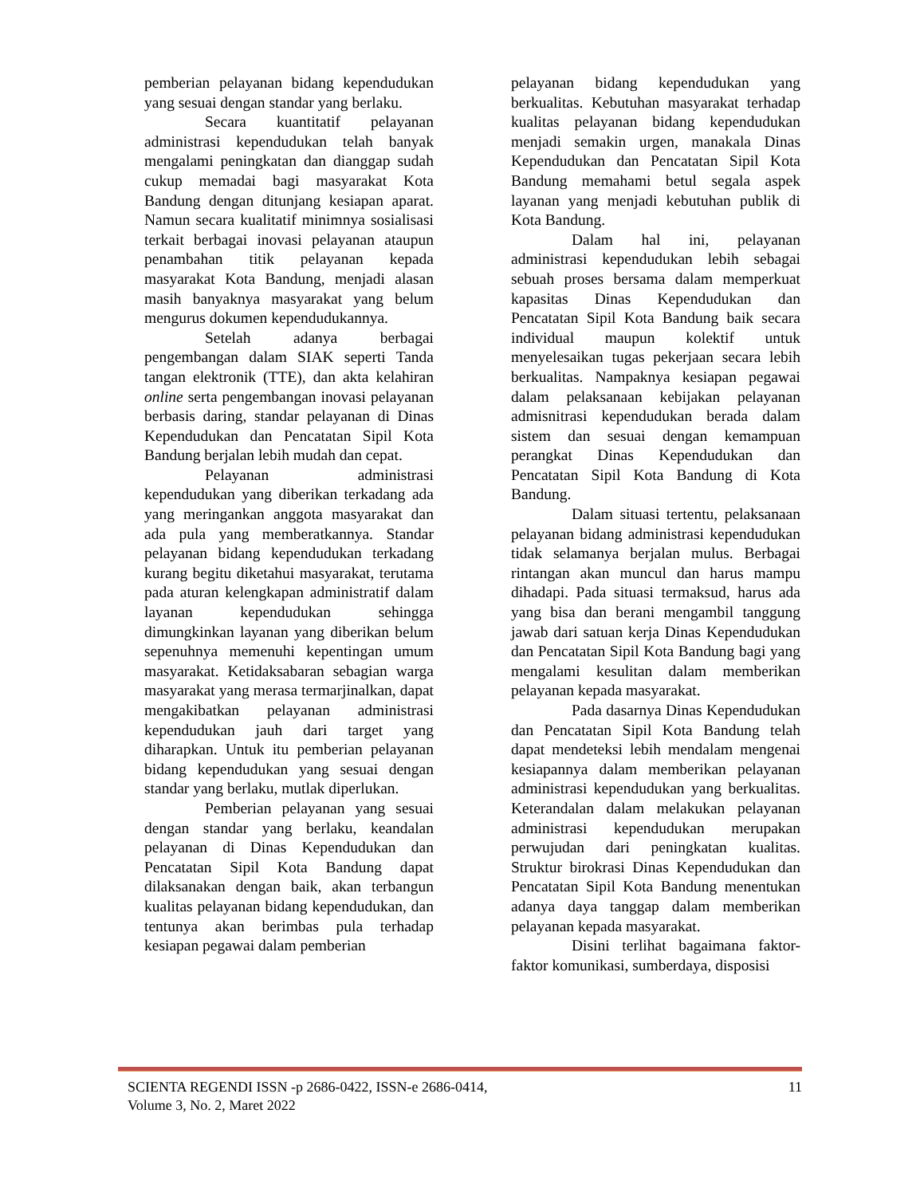pemberian pelayanan bidang kependudukan yang sesuai dengan standar yang berlaku.
Secara kuantitatif pelayanan administrasi kependudukan telah banyak mengalami peningkatan dan dianggap sudah cukup memadai bagi masyarakat Kota Bandung dengan ditunjang kesiapan aparat. Namun secara kualitatif minimnya sosialisasi terkait berbagai inovasi pelayanan ataupun penambahan titik pelayanan kepada masyarakat Kota Bandung, menjadi alasan masih banyaknya masyarakat yang belum mengurus dokumen kependudukannya.
Setelah adanya berbagai pengembangan dalam SIAK seperti Tanda tangan elektronik (TTE), dan akta kelahiran online serta pengembangan inovasi pelayanan berbasis daring, standar pelayanan di Dinas Kependudukan dan Pencatatan Sipil Kota Bandung berjalan lebih mudah dan cepat.
Pelayanan administrasi kependudukan yang diberikan terkadang ada yang meringankan anggota masyarakat dan ada pula yang memberatkannya. Standar pelayanan bidang kependudukan terkadang kurang begitu diketahui masyarakat, terutama pada aturan kelengkapan administratif dalam layanan kependudukan sehingga dimungkinkan layanan yang diberikan belum sepenuhnya memenuhi kepentingan umum masyarakat. Ketidaksabaran sebagian warga masyarakat yang merasa termarjinalkan, dapat mengakibatkan pelayanan administrasi kependudukan jauh dari target yang diharapkan. Untuk itu pemberian pelayanan bidang kependudukan yang sesuai dengan standar yang berlaku, mutlak diperlukan.
Pemberian pelayanan yang sesuai dengan standar yang berlaku, keandalan pelayanan di Dinas Kependudukan dan Pencatatan Sipil Kota Bandung dapat dilaksanakan dengan baik, akan terbangun kualitas pelayanan bidang kependudukan, dan tentunya akan berimbas pula terhadap kesiapan pegawai dalam pemberian
pelayanan bidang kependudukan yang berkualitas. Kebutuhan masyarakat terhadap kualitas pelayanan bidang kependudukan menjadi semakin urgen, manakala Dinas Kependudukan dan Pencatatan Sipil Kota Bandung memahami betul segala aspek layanan yang menjadi kebutuhan publik di Kota Bandung.
Dalam hal ini, pelayanan administrasi kependudukan lebih sebagai sebuah proses bersama dalam memperkuat kapasitas Dinas Kependudukan dan Pencatatan Sipil Kota Bandung baik secara individual maupun kolektif untuk menyelesaikan tugas pekerjaan secara lebih berkualitas. Nampaknya kesiapan pegawai dalam pelaksanaan kebijakan pelayanan admisnitrasi kependudukan berada dalam sistem dan sesuai dengan kemampuan perangkat Dinas Kependudukan dan Pencatatan Sipil Kota Bandung di Kota Bandung.
Dalam situasi tertentu, pelaksanaan pelayanan bidang administrasi kependudukan tidak selamanya berjalan mulus. Berbagai rintangan akan muncul dan harus mampu dihadapi. Pada situasi termaksud, harus ada yang bisa dan berani mengambil tanggung jawab dari satuan kerja Dinas Kependudukan dan Pencatatan Sipil Kota Bandung bagi yang mengalami kesulitan dalam memberikan pelayanan kepada masyarakat.
Pada dasarnya Dinas Kependudukan dan Pencatatan Sipil Kota Bandung telah dapat mendeteksi lebih mendalam mengenai kesiapannya dalam memberikan pelayanan administrasi kependudukan yang berkualitas. Keterandalan dalam melakukan pelayanan administrasi kependudukan merupakan perwujudan dari peningkatan kualitas. Struktur birokrasi Dinas Kependudukan dan Pencatatan Sipil Kota Bandung menentukan adanya daya tanggap dalam memberikan pelayanan kepada masyarakat.
Disini terlihat bagaimana faktor-faktor komunikasi, sumberdaya, disposisi
SCIENTA REGENDI ISSN -p 2686-0422, ISSN-e 2686-0414,
Volume 3, No. 2, Maret 2022
11